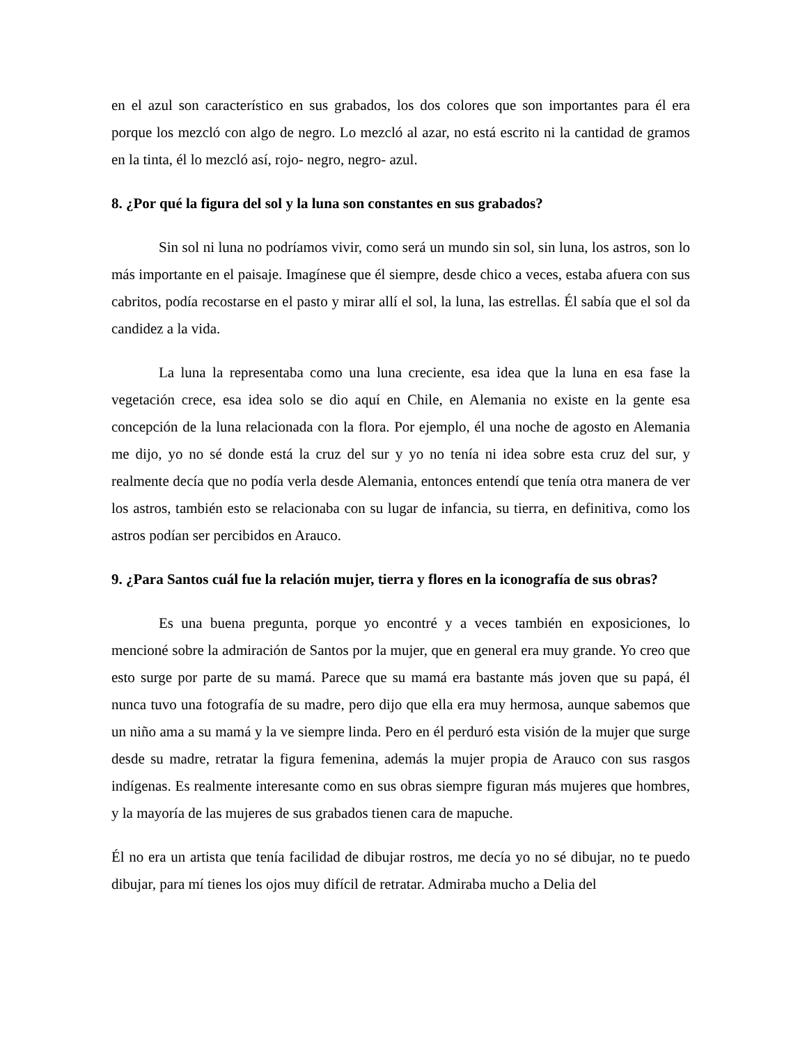en el azul son característico en sus grabados, los dos colores que son importantes para él era porque los mezcló con algo de negro. Lo mezcló al azar, no está escrito ni la cantidad de gramos en la tinta, él lo mezcló así, rojo- negro, negro- azul.
8. ¿Por qué la figura del sol y la luna son constantes en sus grabados?
Sin sol ni luna no podríamos vivir, como será un mundo sin sol, sin luna, los astros, son lo más importante en el paisaje. Imagínese que él siempre, desde chico a veces, estaba afuera con sus cabritos, podía recostarse en el pasto y mirar allí el sol, la luna, las estrellas. Él sabía que el sol da candidez a la vida.
La luna la representaba como una luna creciente, esa idea que la luna en esa fase la vegetación crece, esa idea solo se dio aquí en Chile, en Alemania no existe en la gente esa concepción de la luna relacionada con la flora. Por ejemplo, él una noche de agosto en Alemania me dijo, yo no sé donde está la cruz del sur y yo no tenía ni idea sobre esta cruz del sur, y realmente decía que no podía verla desde Alemania, entonces entendí que tenía otra manera de ver los astros, también esto se relacionaba con su lugar de infancia, su tierra, en definitiva, como los astros podían ser percibidos en Arauco.
9. ¿Para Santos cuál fue la relación mujer, tierra y flores en la iconografía de sus obras?
Es una buena pregunta, porque yo encontré y a veces también en exposiciones, lo mencioné sobre la admiración de Santos por la mujer, que en general era muy grande. Yo creo que esto surge por parte de su mamá. Parece que su mamá era bastante más joven que su papá, él nunca tuvo una fotografía de su madre, pero dijo que ella era muy hermosa, aunque sabemos que un niño ama a su mamá y la ve siempre linda. Pero en él perduró esta visión de la mujer que surge desde su madre, retratar la figura femenina, además la mujer propia de Arauco con sus rasgos indígenas. Es realmente interesante como en sus obras siempre figuran más mujeres que hombres, y la mayoría de las mujeres de sus grabados tienen cara de mapuche.
Él no era un artista que tenía facilidad de dibujar rostros, me decía yo no sé dibujar, no te puedo dibujar, para mí tienes los ojos muy difícil de retratar. Admiraba mucho a Delia del